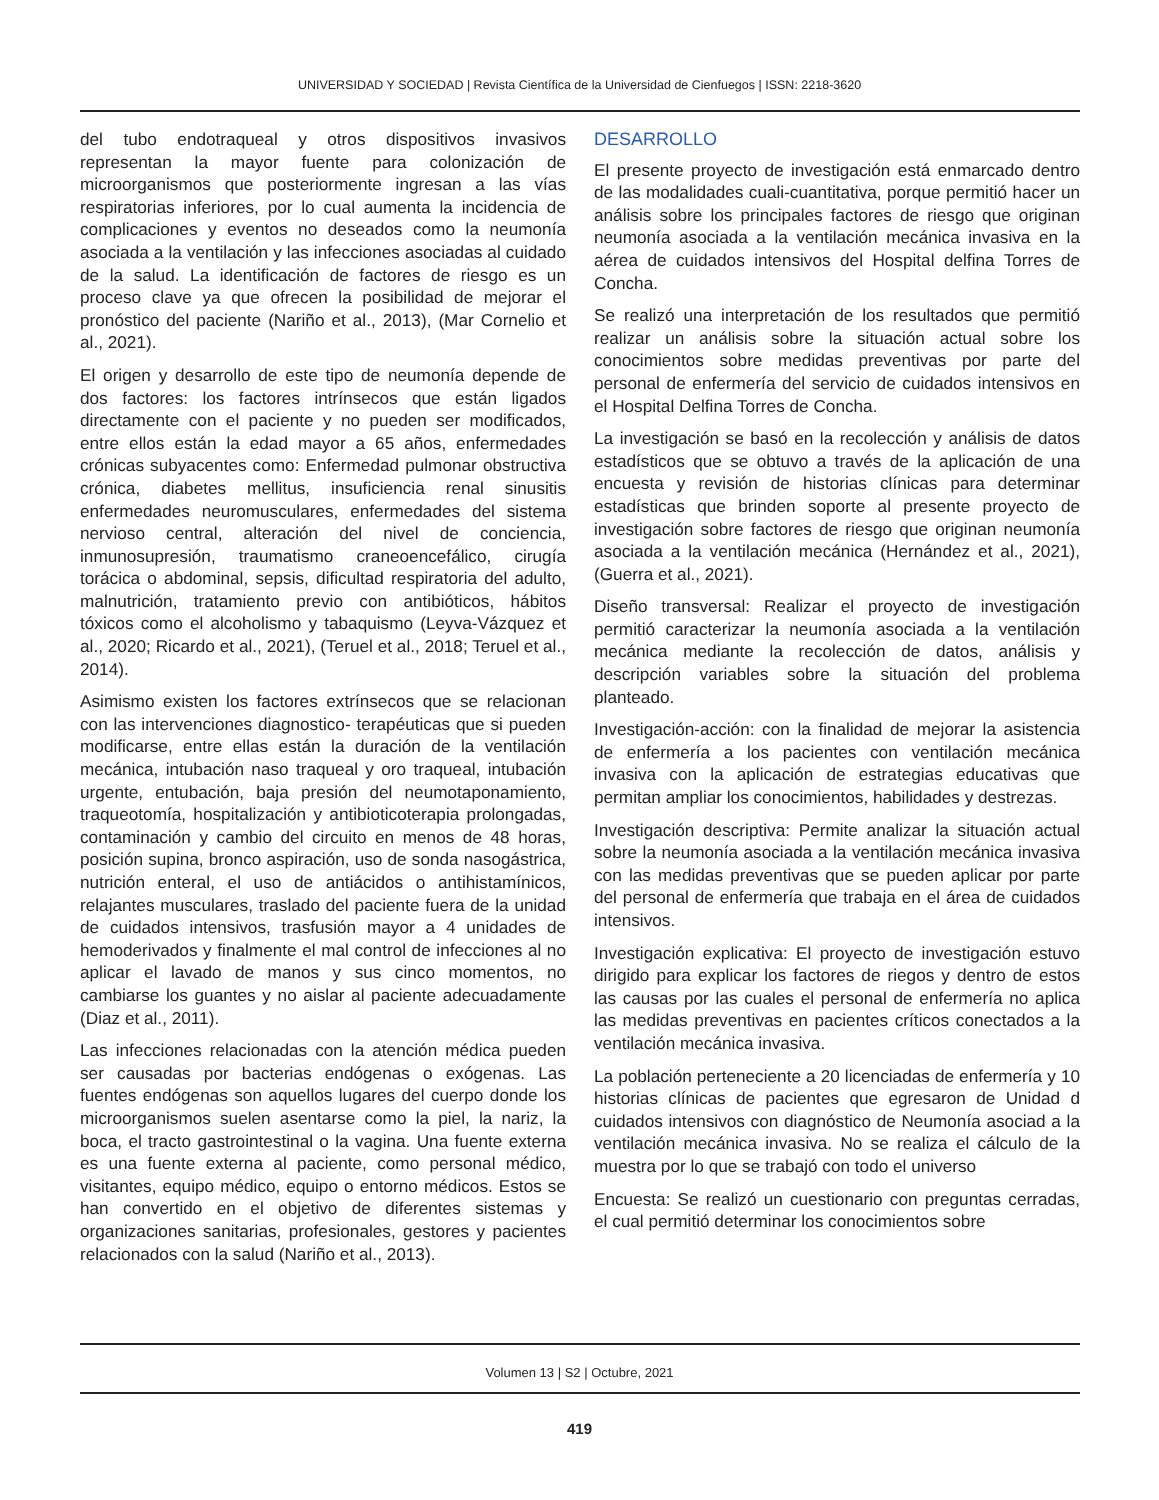UNIVERSIDAD Y SOCIEDAD | Revista Científica de la Universidad de Cienfuegos | ISSN: 2218-3620
del tubo endotraqueal y otros dispositivos invasivos representan la mayor fuente para colonización de microorganismos que posteriormente ingresan a las vías respiratorias inferiores, por lo cual aumenta la incidencia de complicaciones y eventos no deseados como la neumonía asociada a la ventilación y las infecciones asociadas al cuidado de la salud. La identificación de factores de riesgo es un proceso clave ya que ofrecen la posibilidad de mejorar el pronóstico del paciente (Nariño et al., 2013), (Mar Cornelio et al., 2021).
El origen y desarrollo de este tipo de neumonía depende de dos factores: los factores intrínsecos que están ligados directamente con el paciente y no pueden ser modificados, entre ellos están la edad mayor a 65 años, enfermedades crónicas subyacentes como: Enfermedad pulmonar obstructiva crónica, diabetes mellitus, insuficiencia renal sinusitis enfermedades neuromusculares, enfermedades del sistema nervioso central, alteración del nivel de conciencia, inmunosupresión, traumatismo craneoencefálico, cirugía torácica o abdominal, sepsis, dificultad respiratoria del adulto, malnutrición, tratamiento previo con antibióticos, hábitos tóxicos como el alcoholismo y tabaquismo (Leyva-Vázquez et al., 2020; Ricardo et al., 2021), (Teruel et al., 2018; Teruel et al., 2014).
Asimismo existen los factores extrínsecos que se relacionan con las intervenciones diagnostico- terapéuticas que si pueden modificarse, entre ellas están la duración de la ventilación mecánica, intubación naso traqueal y oro traqueal, intubación urgente, entubación, baja presión del neumotaponamiento, traqueotomía, hospitalización y antibioticoterapia prolongadas, contaminación y cambio del circuito en menos de 48 horas, posición supina, bronco aspiración, uso de sonda nasogástrica, nutrición enteral, el uso de antiácidos o antihistamínicos, relajantes musculares, traslado del paciente fuera de la unidad de cuidados intensivos, trasfusión mayor a 4 unidades de hemoderivados y finalmente el mal control de infecciones al no aplicar el lavado de manos y sus cinco momentos, no cambiarse los guantes y no aislar al paciente adecuadamente (Diaz et al., 2011).
Las infecciones relacionadas con la atención médica pueden ser causadas por bacterias endógenas o exógenas. Las fuentes endógenas son aquellos lugares del cuerpo donde los microorganismos suelen asentarse como la piel, la nariz, la boca, el tracto gastrointestinal o la vagina. Una fuente externa es una fuente externa al paciente, como personal médico, visitantes, equipo médico, equipo o entorno médicos. Estos se han convertido en el objetivo de diferentes sistemas y organizaciones sanitarias, profesionales, gestores y pacientes relacionados con la salud (Nariño et al., 2013).
DESARROLLO
El presente proyecto de investigación está enmarcado dentro de las modalidades cuali-cuantitativa, porque permitió hacer un análisis sobre los principales factores de riesgo que originan neumonía asociada a la ventilación mecánica invasiva en la aérea de cuidados intensivos del Hospital delfina Torres de Concha.
Se realizó una interpretación de los resultados que permitió realizar un análisis sobre la situación actual sobre los conocimientos sobre medidas preventivas por parte del personal de enfermería del servicio de cuidados intensivos en el Hospital Delfina Torres de Concha.
La investigación se basó en la recolección y análisis de datos estadísticos que se obtuvo a través de la aplicación de una encuesta y revisión de historias clínicas para determinar estadísticas que brinden soporte al presente proyecto de investigación sobre factores de riesgo que originan neumonía asociada a la ventilación mecánica (Hernández et al., 2021), (Guerra et al., 2021).
Diseño transversal: Realizar el proyecto de investigación permitió caracterizar la neumonía asociada a la ventilación mecánica mediante la recolección de datos, análisis y descripción variables sobre la situación del problema planteado.
Investigación-acción: con la finalidad de mejorar la asistencia de enfermería a los pacientes con ventilación mecánica invasiva con la aplicación de estrategias educativas que permitan ampliar los conocimientos, habilidades y destrezas.
Investigación descriptiva: Permite analizar la situación actual sobre la neumonía asociada a la ventilación mecánica invasiva con las medidas preventivas que se pueden aplicar por parte del personal de enfermería que trabaja en el área de cuidados intensivos.
Investigación explicativa: El proyecto de investigación estuvo dirigido para explicar los factores de riegos y dentro de estos las causas por las cuales el personal de enfermería no aplica las medidas preventivas en pacientes críticos conectados a la ventilación mecánica invasiva.
La población perteneciente a 20 licenciadas de enfermería y 10 historias clínicas de pacientes que egresaron de Unidad d cuidados intensivos con diagnóstico de Neumonía asociad a la ventilación mecánica invasiva. No se realiza el cálculo de la muestra por lo que se trabajó con todo el universo
Encuesta: Se realizó un cuestionario con preguntas cerradas, el cual permitió determinar los conocimientos sobre
Volumen 13 | S2 | Octubre, 2021
419